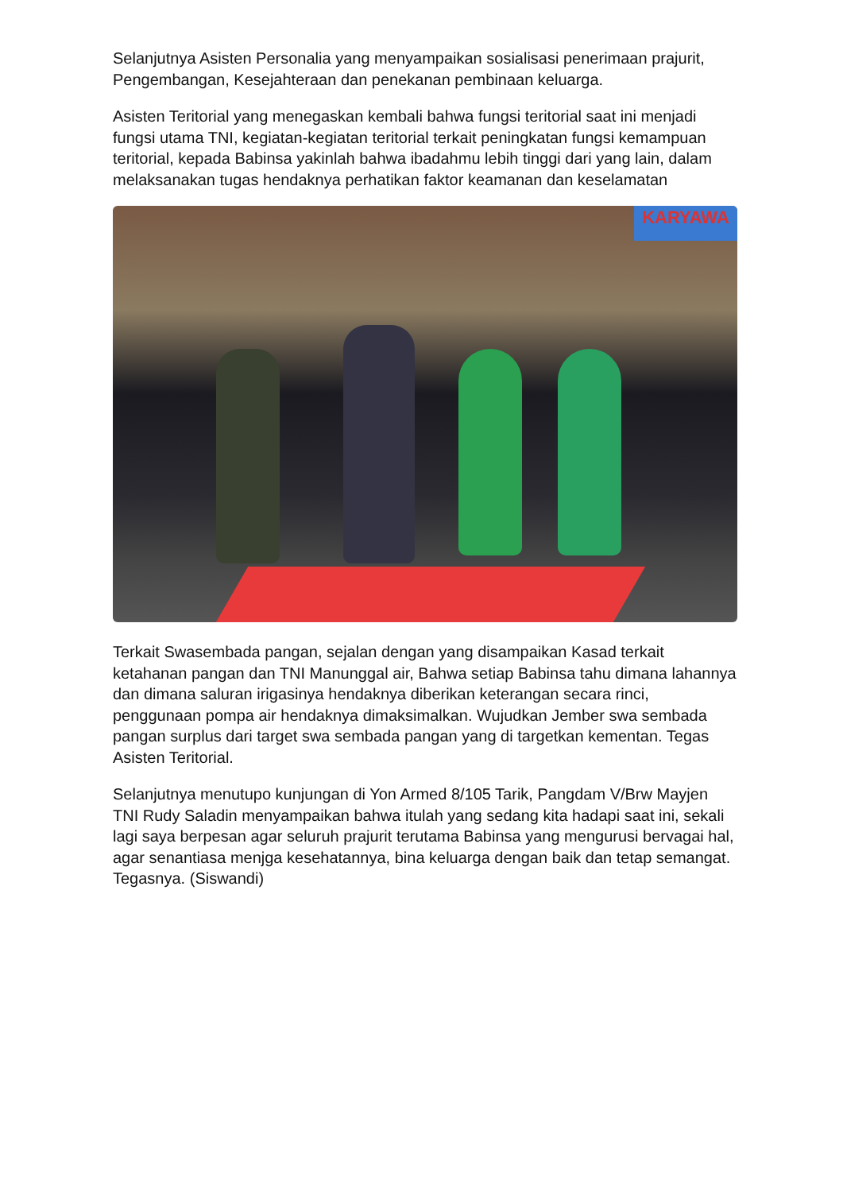Selanjutnya Asisten Personalia yang menyampaikan sosialisasi penerimaan prajurit, Pengembangan, Kesejahteraan dan penekanan pembinaan keluarga.
Asisten Teritorial yang menegaskan kembali bahwa fungsi teritorial saat ini menjadi fungsi utama TNI, kegiatan-kegiatan teritorial terkait peningkatan fungsi kemampuan teritorial, kepada Babinsa yakinlah bahwa ibadahmu lebih tinggi dari yang lain, dalam melaksanakan tugas hendaknya perhatikan faktor keamanan dan keselamatan
KARYAWA
Terkait Swasembada pangan, sejalan dengan yang disampaikan Kasad terkait ketahanan pangan dan TNI Manunggal air, Bahwa setiap Babinsa tahu dimana lahannya dan dimana saluran irigasinya hendaknya diberikan keterangan secara rinci, penggunaan pompa air hendaknya dimaksimalkan. Wujudkan Jember swa sembada pangan surplus dari target swa sembada pangan yang di targetkan kementan. Tegas Asisten Teritorial.
Selanjutnya menutupo kunjungan di Yon Armed 8/105 Tarik, Pangdam V/Brw Mayjen TNI Rudy Saladin menyampaikan bahwa itulah yang sedang kita hadapi saat ini, sekali lagi saya berpesan agar seluruh prajurit terutama Babinsa yang mengurusi bervagai hal, agar senantiasa menjga kesehatannya, bina keluarga dengan baik dan tetap semangat. Tegasnya. (Siswandi)